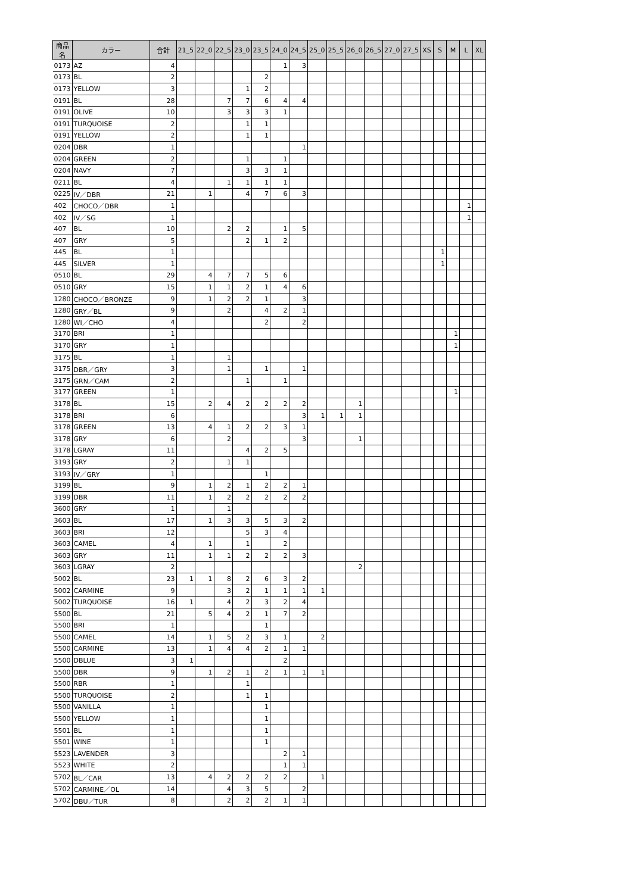| 商品名 | カラー | 合計 | 21_5 | 22_0 | 22_5 | 23_0 | 23_5 | 24_0 | 24_5 | 25_0 | 25_5 | 26_0 | 26_5 | 27_0 | 27_5 | XS | S | M | L | XL |
| --- | --- | --- | --- | --- | --- | --- | --- | --- | --- | --- | --- | --- | --- | --- | --- | --- | --- | --- | --- | --- |
| 0173 | AZ | 4 | | | | | | 1 | 3 | | | | | | | | | | | |
| 0173 | BL | 2 | | | | | 2 | | | | | | | | | | | | | |
| 0173 | YELLOW | 3 | | | | 1 | 2 | | | | | | | | | | | | | |
| 0191 | BL | 28 | | | 7 | 7 | 6 | 4 | 4 | | | | | | | | | | | |
| 0191 | OLIVE | 10 | | | 3 | 3 | 3 | 1 | | | | | | | | | | | | |
| 0191 | TURQUOISE | 2 | | | | 1 | 1 | | | | | | | | | | | | | |
| 0191 | YELLOW | 2 | | | | 1 | 1 | | | | | | | | | | | | | |
| 0204 | DBR | 1 | | | | | | | 1 | | | | | | | | | | | |
| 0204 | GREEN | 2 | | | | 1 | | 1 | | | | | | | | | | | | |
| 0204 | NAVY | 7 | | | | 3 | 3 | 1 | | | | | | | | | | | | |
| 0211 | BL | 4 | | | 1 | 1 | 1 | 1 | | | | | | | | | | | | |
| 0225 | IV／DBR | 21 | | 1 | | 4 | 7 | 6 | 3 | | | | | | | | | | | |
| 402 | CHOCO／DBR | 1 | | | | | | | | | | | | | | | | | 1 | |
| 402 | IV／SG | 1 | | | | | | | | | | | | | | | | | 1 | |
| 407 | BL | 10 | | | 2 | 2 | | 1 | 5 | | | | | | | | | | | |
| 407 | GRY | 5 | | | | 2 | 1 | 2 | | | | | | | | | | | | |
| 445 | BL | 1 | | | | | | | | | | | | | | | 1 | | | |
| 445 | SILVER | 1 | | | | | | | | | | | | | | | 1 | | | |
| 0510 | BL | 29 | | 4 | 7 | 7 | 5 | 6 | | | | | | | | | | | | |
| 0510 | GRY | 15 | | 1 | 1 | 2 | 1 | 4 | 6 | | | | | | | | | | | |
| 1280 | CHOCO／BRONZE | 9 | | 1 | 2 | 2 | 1 | | 3 | | | | | | | | | | | |
| 1280 | GRY／BL | 9 | | | 2 | | 4 | 2 | 1 | | | | | | | | | | | |
| 1280 | WI／CHO | 4 | | | | | 2 | | 2 | | | | | | | | | | | |
| 3170 | BRI | 1 | | | | | | | | | | | | | | | | 1 | | |
| 3170 | GRY | 1 | | | | | | | | | | | | | | | | 1 | | |
| 3175 | BL | 1 | | | 1 | | | | | | | | | | | | | | | |
| 3175 | DBR／GRY | 3 | | | 1 | | 1 | | 1 | | | | | | | | | | | |
| 3175 | GRN／CAM | 2 | | | | 1 | | 1 | | | | | | | | | | | | |
| 3177 | GREEN | 1 | | | | | | | | | | | | | | | | 1 | | |
| 3178 | BL | 15 | | 2 | 4 | 2 | 2 | 2 | 2 | | | 1 | | | | | | | | |
| 3178 | BRI | 6 | | | | | | | 3 | 1 | 1 | 1 | | | | | | | | |
| 3178 | GREEN | 13 | | 4 | 1 | 2 | 2 | 3 | 1 | | | | | | | | | | | |
| 3178 | GRY | 6 | | | 2 | | | | 3 | | | 1 | | | | | | | | |
| 3178 | LGRAY | 11 | | | | 4 | 2 | 5 | | | | | | | | | | | | |
| 3193 | GRY | 2 | | | 1 | 1 | | | | | | | | | | | | | | |
| 3193 | IV／GRY | 1 | | | | | 1 | | | | | | | | | | | | | |
| 3199 | BL | 9 | | 1 | 2 | 1 | 2 | 2 | 1 | | | | | | | | | | | |
| 3199 | DBR | 11 | | 1 | 2 | 2 | 2 | 2 | 2 | | | | | | | | | | | |
| 3600 | GRY | 1 | | | 1 | | | | | | | | | | | | | | | |
| 3603 | BL | 17 | | 1 | 3 | 3 | 5 | 3 | 2 | | | | | | | | | | | |
| 3603 | BRI | 12 | | | | 5 | 3 | 4 | | | | | | | | | | | | |
| 3603 | CAMEL | 4 | | 1 | | 1 | | 2 | | | | | | | | | | | | |
| 3603 | GRY | 11 | | 1 | 1 | 2 | 2 | 2 | 3 | | | | | | | | | | | |
| 3603 | LGRAY | 2 | | | | | | | | | | 2 | | | | | | | | |
| 5002 | BL | 23 | 1 | 1 | 8 | 2 | 6 | 3 | 2 | | | | | | | | | | | |
| 5002 | CARMINE | 9 | | | 3 | 2 | 1 | 1 | 1 | 1 | | | | | | | | | | |
| 5002 | TURQUOISE | 16 | 1 | | 4 | 2 | 3 | 2 | 4 | | | | | | | | | | | |
| 5500 | BL | 21 | | 5 | 4 | 2 | 1 | 7 | 2 | | | | | | | | | | | |
| 5500 | BRI | 1 | | | | | 1 | | | | | | | | | | | | | |
| 5500 | CAMEL | 14 | | 1 | 5 | 2 | 3 | 1 | | 2 | | | | | | | | | | |
| 5500 | CARMINE | 13 | | 1 | 4 | 4 | 2 | 1 | 1 | | | | | | | | | | | |
| 5500 | DBLUE | 3 | 1 | | | | | 2 | | | | | | | | | | | | |
| 5500 | DBR | 9 | | 1 | 2 | 1 | 2 | 1 | 1 | 1 | | | | | | | | | | |
| 5500 | RBR | 1 | | | | 1 | | | | | | | | | | | | | | |
| 5500 | TURQUOISE | 2 | | | | 1 | 1 | | | | | | | | | | | | | |
| 5500 | VANILLA | 1 | | | | | 1 | | | | | | | | | | | | | |
| 5500 | YELLOW | 1 | | | | | 1 | | | | | | | | | | | | | |
| 5501 | BL | 1 | | | | | 1 | | | | | | | | | | | | | |
| 5501 | WINE | 1 | | | | | 1 | | | | | | | | | | | | | |
| 5523 | LAVENDER | 3 | | | | | | 2 | 1 | | | | | | | | | | | |
| 5523 | WHITE | 2 | | | | | | 1 | 1 | | | | | | | | | | | |
| 5702 | BL／CAR | 13 | | 4 | 2 | 2 | 2 | 2 | | 1 | | | | | | | | | | |
| 5702 | CARMINE／OL | 14 | | | 4 | 3 | 5 | | 2 | | | | | | | | | | | |
| 5702 | DBU／TUR | 8 | | | 2 | 2 | 2 | 1 | 1 | | | | | | | | | | | |